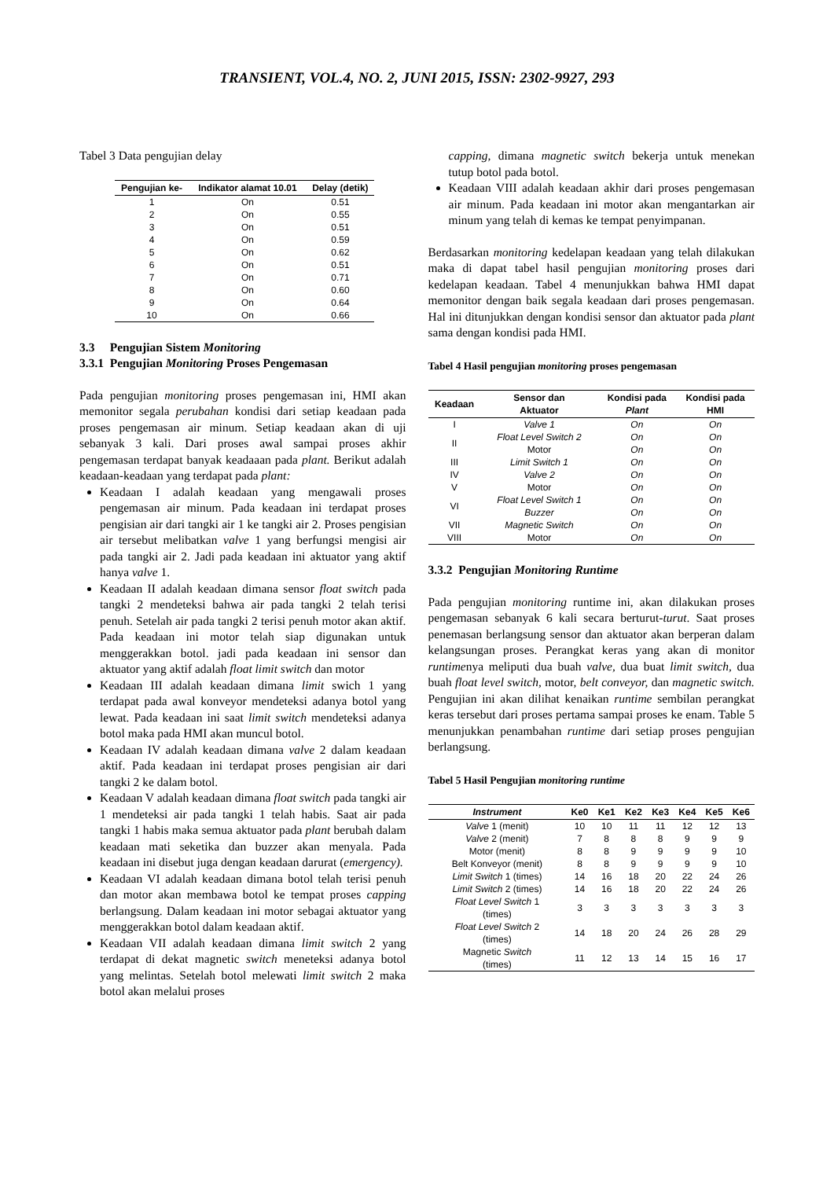TRANSIENT, VOL.4, NO. 2, JUNI 2015, ISSN: 2302-9927, 293
Tabel 3 Data pengujian delay
| Pengujian ke- | Indikator alamat 10.01 | Delay (detik) |
| --- | --- | --- |
| 1 | On | 0.51 |
| 2 | On | 0.55 |
| 3 | On | 0.51 |
| 4 | On | 0.59 |
| 5 | On | 0.62 |
| 6 | On | 0.51 |
| 7 | On | 0.71 |
| 8 | On | 0.60 |
| 9 | On | 0.64 |
| 10 | On | 0.66 |
3.3 Pengujian Sistem Monitoring
3.3.1 Pengujian Monitoring Proses Pengemasan
Pada pengujian monitoring proses pengemasan ini, HMI akan memonitor segala perubahan kondisi dari setiap keadaan pada proses pengemasan air minum. Setiap keadaan akan di uji sebanyak 3 kali. Dari proses awal sampai proses akhir pengemasan terdapat banyak keadaaan pada plant. Berikut adalah keadaan-keadaan yang terdapat pada plant:
Keadaan I adalah keadaan yang mengawali proses pengemasan air minum. Pada keadaan ini terdapat proses pengisian air dari tangki air 1 ke tangki air 2. Proses pengisian air tersebut melibatkan valve 1 yang berfungsi mengisi air pada tangki air 2. Jadi pada keadaan ini aktuator yang aktif hanya valve 1.
Keadaan II adalah keadaan dimana sensor float switch pada tangki 2 mendeteksi bahwa air pada tangki 2 telah terisi penuh. Setelah air pada tangki 2 terisi penuh motor akan aktif. Pada keadaan ini motor telah siap digunakan untuk menggerakkan botol. jadi pada keadaan ini sensor dan aktuator yang aktif adalah float limit switch dan motor
Keadaan III adalah keadaan dimana limit swich 1 yang terdapat pada awal konveyor mendeteksi adanya botol yang lewat. Pada keadaan ini saat limit switch mendeteksi adanya botol maka pada HMI akan muncul botol.
Keadaan IV adalah keadaan dimana valve 2 dalam keadaan aktif. Pada keadaan ini terdapat proses pengisian air dari tangki 2 ke dalam botol.
Keadaan V adalah keadaan dimana float switch pada tangki air 1 mendeteksi air pada tangki 1 telah habis. Saat air pada tangki 1 habis maka semua aktuator pada plant berubah dalam keadaan mati seketika dan buzzer akan menyala. Pada keadaan ini disebut juga dengan keadaan darurat (emergency).
Keadaan VI adalah keadaan dimana botol telah terisi penuh dan motor akan membawa botol ke tempat proses capping berlangsung. Dalam keadaan ini motor sebagai aktuator yang menggerakkan botol dalam keadaan aktif.
Keadaan VII adalah keadaan dimana limit switch 2 yang terdapat di dekat magnetic switch meneteksi adanya botol yang melintas. Setelah botol melewati limit switch 2 maka botol akan melalui proses
capping, dimana magnetic switch bekerja untuk menekan tutup botol pada botol.
Keadaan VIII adalah keadaan akhir dari proses pengemasan air minum. Pada keadaan ini motor akan mengantarkan air minum yang telah di kemas ke tempat penyimpanan.
Berdasarkan monitoring kedelapan keadaan yang telah dilakukan maka di dapat tabel hasil pengujian monitoring proses dari kedelapan keadaan. Tabel 4 menunjukkan bahwa HMI dapat memonitor dengan baik segala keadaan dari proses pengemasan. Hal ini ditunjukkan dengan kondisi sensor dan aktuator pada plant sama dengan kondisi pada HMI.
Tabel 4 Hasil pengujian monitoring proses pengemasan
| Keadaan | Sensor dan Aktuator | Kondisi pada Plant | Kondisi pada HMI |
| --- | --- | --- | --- |
| I | Valve 1 | On | On |
| II | Float Level Switch 2 | On | On |
| | Motor | On | On |
| III | Limit Switch 1 | On | On |
| IV | Valve 2 | On | On |
| V | Motor | On | On |
| VI | Float Level Switch 1 | On | On |
| | Buzzer | On | On |
| VII | Magnetic Switch | On | On |
| VIII | Motor | On | On |
3.3.2 Pengujian Monitoring Runtime
Pada pengujian monitoring runtime ini, akan dilakukan proses pengemasan sebanyak 6 kali secara berturut-turut. Saat proses penemasan berlangsung sensor dan aktuator akan berperan dalam kelangsungan proses. Perangkat keras yang akan di monitor runtimenya meliputi dua buah valve, dua buat limit switch, dua buah float level switch, motor, belt conveyor, dan magnetic switch. Pengujian ini akan dilihat kenaikan runtime sembilan perangkat keras tersebut dari proses pertama sampai proses ke enam. Table 5 menunjukkan penambahan runtime dari setiap proses pengujian berlangsung.
Tabel 5 Hasil Pengujian monitoring runtime
| Instrument | Ke0 | Ke1 | Ke2 | Ke3 | Ke4 | Ke5 | Ke6 |
| --- | --- | --- | --- | --- | --- | --- | --- |
| Valve 1 (menit) | 10 | 10 | 11 | 11 | 12 | 12 | 13 |
| Valve 2 (menit) | 7 | 8 | 8 | 8 | 9 | 9 | 9 |
| Motor (menit) | 8 | 8 | 9 | 9 | 9 | 9 | 10 |
| Belt Konveyor (menit) | 8 | 8 | 9 | 9 | 9 | 9 | 10 |
| Limit Switch 1 (times) | 14 | 16 | 18 | 20 | 22 | 24 | 26 |
| Limit Switch 2 (times) | 14 | 16 | 18 | 20 | 22 | 24 | 26 |
| Float Level Switch 1 (times) | 3 | 3 | 3 | 3 | 3 | 3 | 3 |
| Float Level Switch 2 (times) | 14 | 18 | 20 | 24 | 26 | 28 | 29 |
| Magnetic Switch (times) | 11 | 12 | 13 | 14 | 15 | 16 | 17 |